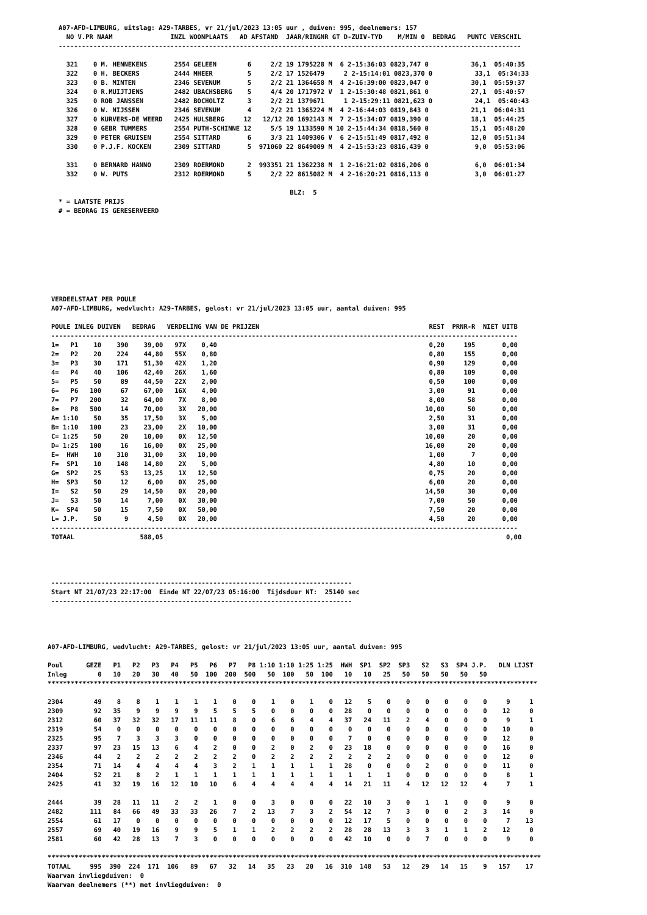A07-AFD-LIMBURG, uitslag: A29-TARBES, vr 21/jul/2023 13:05 uur , duiven: 995, deelnemers: 157
  NO V.PR NAAM               INZL WOONPLAATS   AD AFSTAND  JAAR/RINGNR GT D-ZUIV-TYD    M/MIN 0  BEDRAG   PUNTC VERSCHIL
------------------------------------------------------------------------------------------------------------------------

  321    0 M. HENNEKENS       2554 GELEEN        6     2/2 19 1795228 M  6 2-15:36:03 0823,747 0           36,1  05:40:35
  322    0 H. BECKERS         2444 MHEER         5     2/2 17 1526479     2 2-15:14:01 0823,370 0           33,1  05:34:33
  323    0 B. MINTEN          2346 SEVENUM       5     2/2 21 1364658 M  4 2-16:39:00 0823,047 0           30,1  05:59:37
  324    0 R.MUIJTJENS        2482 UBACHSBERG    5     4/4 20 1717972 V  1 2-15:30:48 0821,861 0           27,1  05:40:57
  325    0 ROB JANSSEN        2482 BOCHOLTZ      3     2/2 21 1379671     1 2-15:29:11 0821,623 0           24,1  05:40:43
  326    0 W. NIJSSEN         2346 SEVENUM       4     2/2 21 1365224 M  4 2-16:44:03 0819,843 0           21,1  06:04:31
  327    0 KURVERS-DE WEERD   2425 HULSBERG     12   12/12 20 1692143 M  7 2-15:34:07 0819,390 0           18,1  05:44:25
  328    0 GEBR TUMMERS       2554 PUTH-SCHINNE 12     5/5 19 1133590 M 10 2-15:44:34 0818,560 0           15,1  05:48:20
  329    0 PETER GRUISEN      2554 SITTARD       6     3/3 21 1409306 V  6 2-15:51:49 0817,492 0           12,0  05:51:34
  330    0 P.J.F. KOCKEN      2309 SITTARD       5  971060 22 8649009 M  4 2-15:53:23 0816,439 0            9,0  05:53:06

  331    0 BERNARD HANNO      2309 ROERMOND      2  993351 21 1362238 M  1 2-16:21:02 0816,206 0            6,0  06:01:34
  332    0 W. PUTS            2312 ROERMOND      5     2/2 22 8615082 M  4 2-16:20:21 0816,113 0            3,0  06:01:27

                                                            BLZ:  5
* = LAATSTE PRIJS
# = BEDRAG IS GERESERVEERD
VERDEELSTAAT PER POULE
A07-AFD-LIMBURG, wedvlucht: A29-TARBES, gelost: vr 21/jul/2023 13:05 uur, aantal duiven: 995

POULE INLEG DUIVEN   BEDRAG   VERDELING VAN DE PRIJZEN                                            REST  PRNR-R  NIET UITB
-------------------------------------------------------------------------------------------------------------------------
1=   P1    10    390    39,00   97X    0,40                                                       0,20     195       0,00
2=   P2    20    224    44,80   55X    0,80                                                       0,80     155       0,00
3=   P3    30    171    51,30   42X    1,20                                                       0,90     129       0,00
4=   P4    40    106    42,40   26X    1,60                                                       0,80     109       0,00
5=   P5    50     89    44,50   22X    2,00                                                       0,50     100       0,00
6=   P6   100     67    67,00   16X    4,00                                                       3,00      91       0,00
7=   P7   200     32    64,00    7X    8,00                                                       8,00      58       0,00
8=   P8   500     14    70,00    3X   20,00                                                      10,00      50       0,00
A= 1:10    50     35    17,50    3X    5,00                                                       2,50      31       0,00
B= 1:10   100     23    23,00    2X   10,00                                                       3,00      31       0,00
C= 1:25    50     20    10,00    0X   12,50                                                      10,00      20       0,00
D= 1:25   100     16    16,00    0X   25,00                                                      16,00      20       0,00
E=  HWH    10    310    31,00    3X   10,00                                                       1,00       7       0,00
F=  SP1    10    148    14,80    2X    5,00                                                       4,80      10       0,00
G=  SP2    25     53    13,25    1X   12,50                                                       0,75      20       0,00
H=  SP3    50     12     6,00    0X   25,00                                                       6,00      20       0,00
I=   S2    50     29    14,50    0X   20,00                                                      14,50      30       0,00
J=   S3    50     14     7,00    0X   30,00                                                       7,00      50       0,00
K=  SP4    50     15     7,50    0X   50,00                                                       7,50      20       0,00
L= J.P.    50      9     4,50    0X   20,00                                                       4,50      20       0,00
-------------------------------------------------------------------------------------------------------------------------
TOTAAL                 588,05                                                                                         0,00
------------------------------------------------------------------------------
Start NT 21/07/23 22:17:00  Einde NT 22/07/23 05:16:00  Tijdsduur NT:  25140 sec
------------------------------------------------------------------------------
A07-AFD-LIMBURG, wedvlucht: A29-TARBES, gelost: vr 21/jul/2023 13:05 uur, aantal duiven: 995

Poul      GEZE   P1   P2   P3   P4   P5   P6   P7   P8 1:10 1:10 1:25 1:25  HWH  SP1  SP2  SP3   S2   S3  SP4 J.P.   DLN LIJST
Inleg        0   10   20   30   40   50  100  200  500   50  100   50  100   10   10   25   50   50   50   50   50
*******************************************************************************************************************************

2304        49    8    8    1    1    1    1    0    0    1    0    1    0   12    5    0    0    0    0    0    0     9     1
2309        92   35    9    9    9    9    5    5    5    0    0    0    0   28    0    0    0    0    0    0    0    12     0
2312        60   37   32   32   17   11   11    8    0    6    6    4    4   37   24   11    2    4    0    0    0     9     1
2319        54    0    0    0    0    0    0    0    0    0    0    0    0    0    0    0    0    0    0    0    0    10     0
2325        95    7    3    3    3    0    0    0    0    0    0    0    0    7    0    0    0    0    0    0    0    12     0
2337        97   23   15   13    6    4    2    0    0    2    0    2    0   23   18    0    0    0    0    0    0    16     0
2346        44    2    2    2    2    2    2    2    0    2    2    2    2    2    2    2    0    0    0    0    0    12     0
2354        71   14    4    4    4    4    3    2    1    1    1    1    1   28    0    0    0    2    0    0    0    11     0
2404        52   21    8    2    1    1    1    1    1    1    1    1    1    1    1    1    0    0    0    0    0     8     1
2425        41   32   19   16   12   10   10    6    4    4    4    4    4   14   21   11    4   12   12   12    4     7     1

2444        39   28   11   11    2    2    1    0    0    3    0    0    0   22   10    3    0    1    1    0    0     9     0
2482       111   84   66   49   33   33   26    7    2   13    7    3    2   54   12    7    3    0    0    2    3    14     0
2554        61   17    0    0    0    0    0    0    0    0    0    0    0   12   17    5    0    0    0    0    0     7    13
2557        69   40   19   16    9    9    5    1    1    2    2    2    2   28   28   13    3    3    1    1    2    12     0
2581        60   42   28   13    7    3    0    0    0    0    0    0    0   42   10    0    0    7    0    0    0     9     0

********************************************************************************************************************************
TOTAAL     995  390  224  171  106   89   67   32   14   35   23   20   16  310  148   53   12   29   14   15    9   157    17
Waarvan invliegduiven:  0
Waarvan deelnemers (**) met invliegduiven:  0